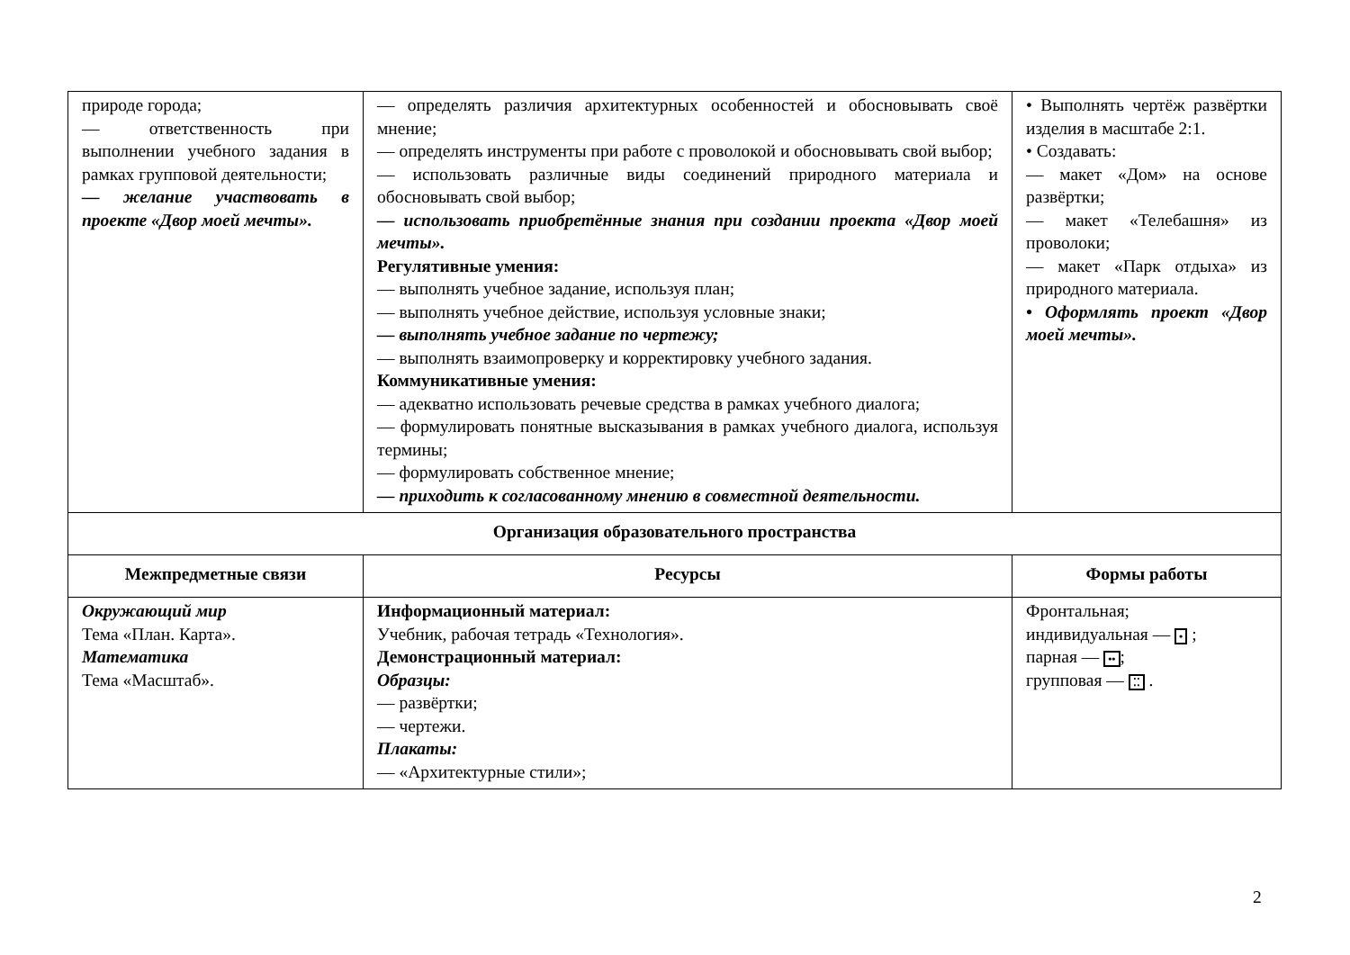| природе города; — ответственность при выполнении учебного задания в рамках групповой деятельности; — желание участвовать в проекте «Двор моей мечты». | — определять различия архитектурных особенностей и обосновывать своё мнение; — определять инструменты при работе с проволокой и обосновывать свой выбор; — использовать различные виды соединений природного материала и обосновывать свой выбор; — использовать приобретённые знания при создании проекта «Двор моей мечты». Регулятивные умения: — выполнять учебное задание, используя план; — выполнять учебное действие, используя условные знаки; — выполнять учебное задание по чертежу; — выполнять взаимопроверку и корректировку учебного задания. Коммуникативные умения: — адекватно использовать речевые средства в рамках учебного диалога; — формулировать понятные высказывания в рамках учебного диалога, используя термины; — формулировать собственное мнение; — приходить к согласованному мнению в совместной деятельности. | • Выполнять чертёж развёртки изделия в масштабе 2:1. • Создавать: — макет «Дом» на основе развёртки; — макет «Телебашня» из проволоки; — макет «Парк отдыха» из природного материала. • Оформлять проект «Двор моей мечты». |
| Организация образовательного пространства | | |
| Межпредметные связи | Ресурсы | Формы работы |
| Окружающий мир Тема «План. Карта». Математика Тема «Масштаб». | Информационный материал: Учебник, рабочая тетрадь «Технология». Демонстрационный материал: Образцы: — развёртки; — чертежи. Плакаты: — «Архитектурные стили»; | Фронтальная; индивидуальная — • ; парная — •• ; групповая — ⁚⁚ . |
2